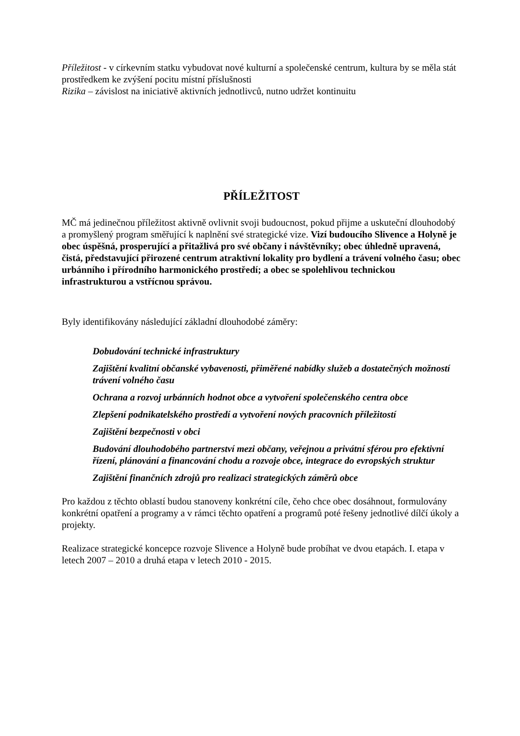Příležitost - v církevním statku vybudovat nové kulturní a společenské centrum, kultura by se měla stát prostředkem ke zvýšení pocitu místní příslušnosti
Rizika – závislost na iniciativě aktivních jednotlivců, nutno udržet kontinuitu
PŘÍLEŽITOST
MČ má jedinečnou příležitost aktivně ovlivnit svoji budoucnost, pokud přijme a uskuteční dlouhodobý a promyšlený program směřující k naplnění své strategické vize. Vizí budoucího Slivence a Holyně je obec úspěšná, prosperující a přitažlivá pro své občany i návštěvníky; obec úhledně upravená, čistá, představující přirozené centrum atraktivní lokality pro bydlení a trávení volného času; obec urbánního i přírodního harmonického prostředí; a obec se spolehlivou technickou infrastrukturou a vstřícnou správou.
Byly identifikovány následující základní dlouhodobé záměry:
Dobudování technické infrastruktury
Zajištění kvalitní občanské vybavenosti, přiměřené nabídky služeb a dostatečných možností trávení volného času
Ochrana a rozvoj urbánních hodnot obce a vytvoření společenského centra obce
Zlepšení podnikatelského prostředí a vytvoření nových pracovních příležitostí
Zajištění bezpečnosti v obci
Budování dlouhodobého partnerství mezi občany, veřejnou a privátní sférou pro efektivní řízení, plánování a financování chodu a rozvoje obce, integrace do evropských struktur
Zajištění finančních zdrojů pro realizaci strategických záměrů obce
Pro každou z těchto oblastí budou stanoveny konkrétní cíle, čeho chce obec dosáhnout, formulovány konkrétní opatření a programy a v rámci těchto opatření a programů poté řešeny jednotlivé dílčí úkoly a projekty.
Realizace strategické koncepce rozvoje Slivence a Holyně bude probíhat ve dvou etapách. I. etapa v letech 2007 – 2010 a druhá etapa v letech 2010 - 2015.